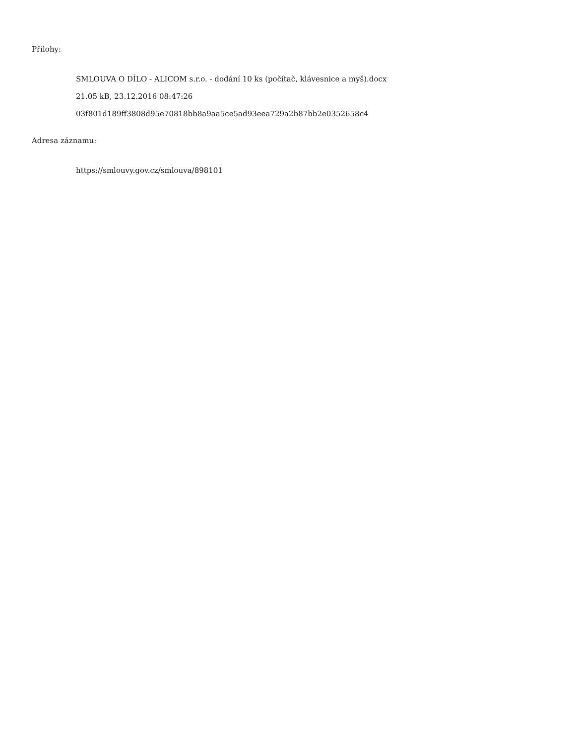Přílohy:
SMLOUVA O DÍLO - ALICOM s.r.o. - dodání 10 ks (počítač, klávesnice a myš).docx
21.05 kB, 23.12.2016 08:47:26
03f801d189ff3808d95e70818bb8a9aa5ce5ad93eea729a2b87bb2e0352658c4
Adresa záznamu:
https://smlouvy.gov.cz/smlouva/898101